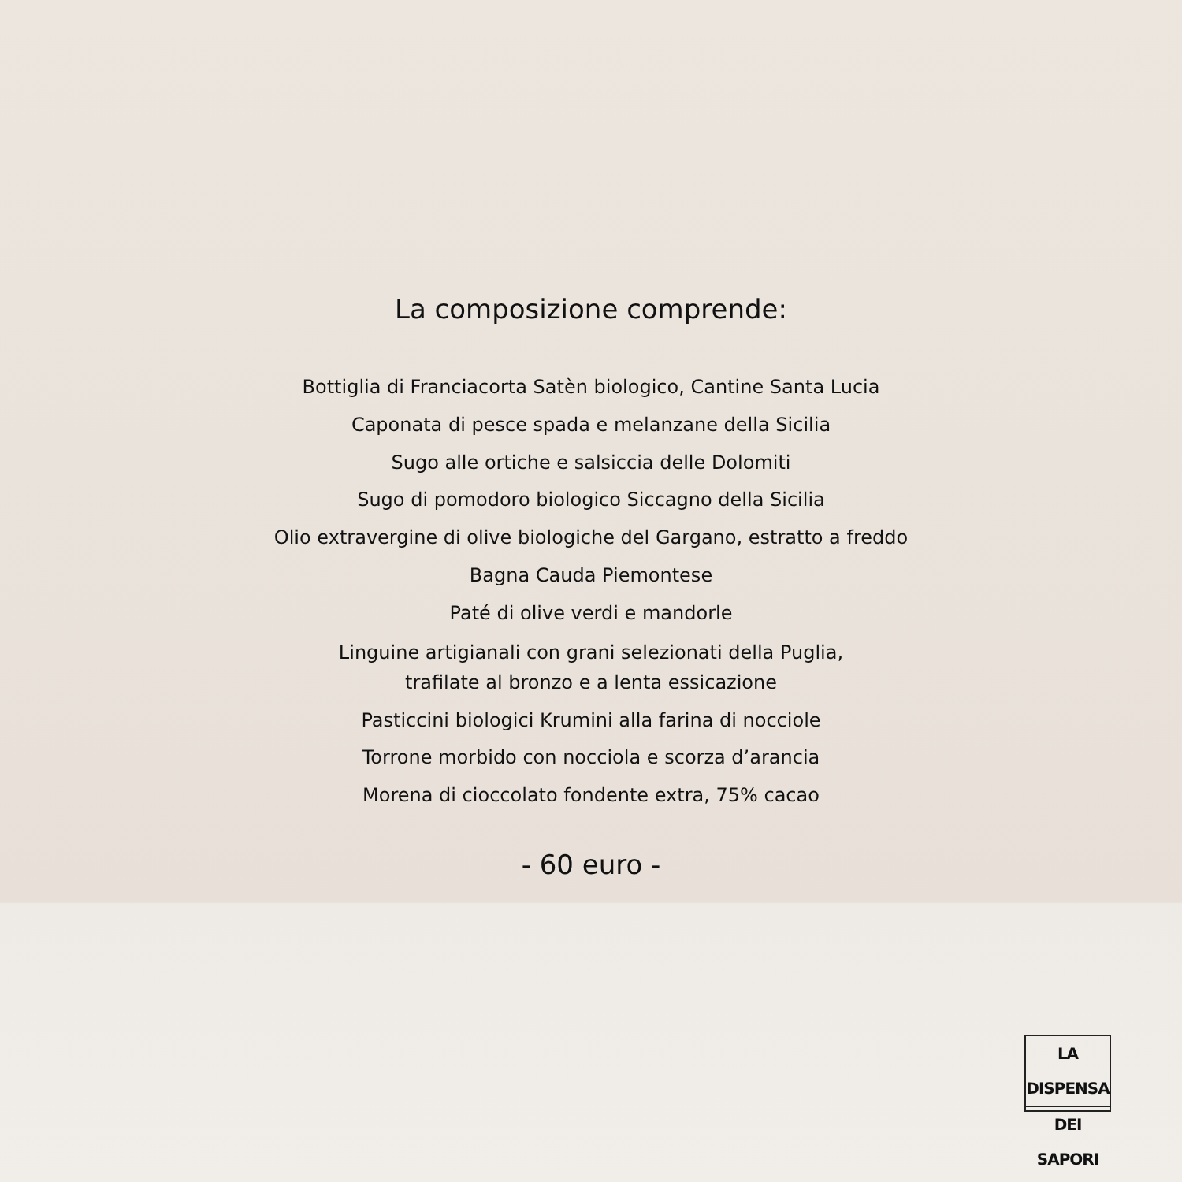La composizione comprende:
Bottiglia di Franciacorta Satèn biologico, Cantine Santa Lucia
Caponata di pesce spada e melanzane della Sicilia
Sugo alle ortiche e salsiccia delle Dolomiti
Sugo di pomodoro biologico Siccagno della Sicilia
Olio extravergine di olive biologiche del Gargano, estratto a freddo
Bagna Cauda Piemontese
Paté di olive verdi e mandorle
Linguine artigianali con grani selezionati della Puglia,
trafilate al bronzo e a lenta essicazione
Pasticcini biologici Krumini alla farina di nocciole
Torrone morbido con nocciola e scorza d’arancia
Morena di cioccolato fondente extra, 75% cacao
- 60 euro -
LA DISPENSA
DEI SAPORI